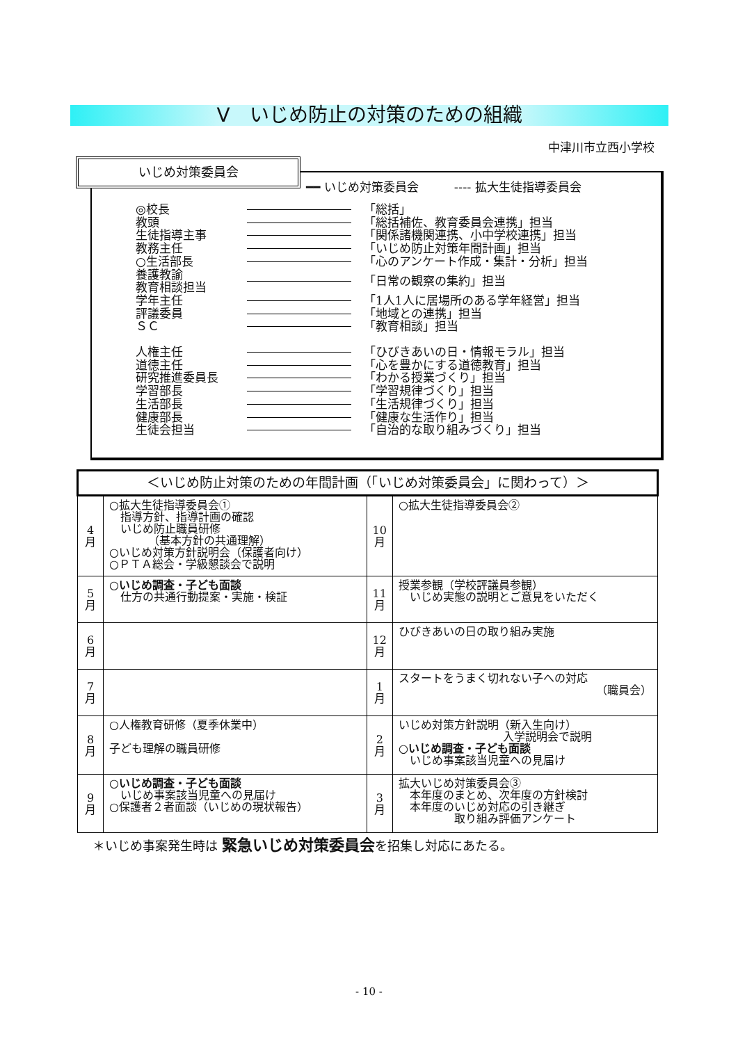Ⅴ　いじめ防止の対策のための組織
中津川市立西小学校
いじめ対策委員会
━━ いじめ対策委員会　　　---- 拡大生徒指導委員会
◎校長 「総括」
教頭 「総括補佐、教育委員会連携」担当
生徒指導主事 「関係諸機関連携、小中学校連携」担当
教務主任 「いじめ防止対策年間計画」担当
○生活部長 「心のアンケート作成・集計・分析」担当
養護教諭
教育相談担当 「日常の観察の集約」担当
学年主任 「1人1人に居場所のある学年経営」担当
評議委員 「地域との連携」担当
ＳＣ 「教育相談」担当
人権主任 「ひびきあいの日・情報モラル」担当
道徳主任 「心を豊かにする道徳教育」担当
研究推進委員長 「わかる授業づくり」担当
学習部長 「学習規律づくり」担当
生活部長 「生活規律づくり」担当
健康部長 「健康な生活作り」担当
生徒会担当 「自治的な取り組みづくり」担当
| ＜いじめ防止対策のための年間計画（「いじめ対策委員会」に関わって）＞ | | | |
| --- | --- | --- | --- |
| 4 月 | ○拡大生徒指導委員会① 指導方針、指導計画の確認 いじめ防止職員研修 （基本方針の共通理解） ○いじめ対策方針説明会（保護者向け） ○ＰＴＡ総会・学級懇談会で説明 | 10 月 | ○拡大生徒指導委員会② |
| 5 月 | ○いじめ調査・子ども面談 仕方の共通行動提案・実施・検証 | 11 月 | 授業参観（学校評議員参観） いじめ実態の説明とご意見をいただく |
| 6 月 | | 12 月 | ひびきあいの日の取り組み実施 |
| 7 月 | | 1 月 | スタートをうまく切れない子への対応 （職員会） |
| 8 月 | ○人権教育研修（夏季休業中） 子ども理解の職員研修 | 2 月 | いじめ対策方針説明（新入生向け） 入学説明会で説明 ○いじめ調査・子ども面談 いじめ事案該当児童への見届け |
| 9 月 | ○いじめ調査・子ども面談 いじめ事案該当児童への見届け ○保護者２者面談（いじめの現状報告） | 3 月 | 拡大いじめ対策委員会③ 本年度のまとめ、次年度の方針検討 本年度のいじめ対応の引き継ぎ 取り組み評価アンケート |
＊いじめ事案発生時は 緊急いじめ対策委員会を招集し対応にあたる。
- 10 -